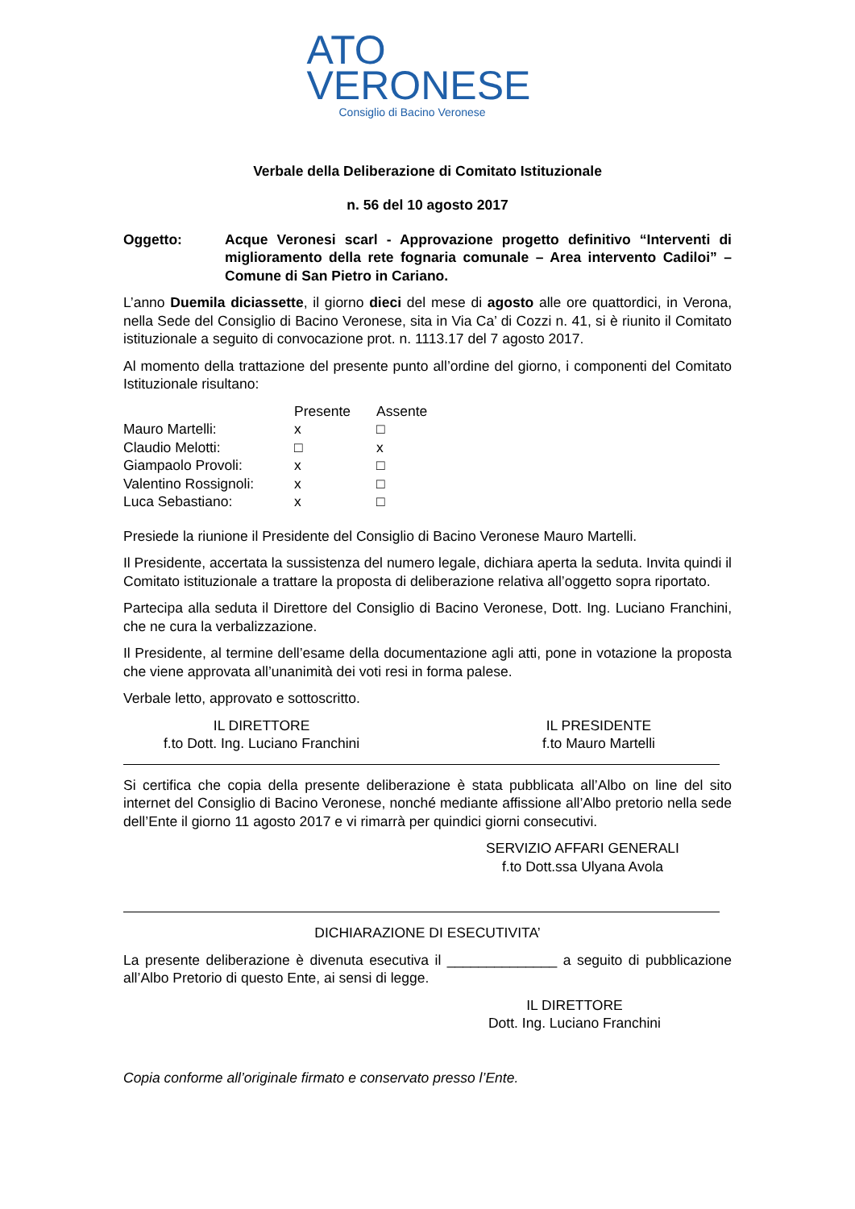ATO
VERONESE
Consiglio di Bacino Veronese
Verbale della Deliberazione di Comitato Istituzionale
n. 56 del 10 agosto 2017
Oggetto: Acque Veronesi scarl - Approvazione progetto definitivo “Interventi di miglioramento della rete fognaria comunale – Area intervento Cadiloi” – Comune di San Pietro in Cariano.
L’anno Duemila diciassette, il giorno dieci del mese di agosto alle ore quattordici, in Verona, nella Sede del Consiglio di Bacino Veronese, sita in Via Ca’ di Cozzi n. 41, si è riunito il Comitato istituzionale a seguito di convocazione prot. n. 1113.17 del 7 agosto 2017.
Al momento della trattazione del presente punto all’ordine del giorno, i componenti del Comitato Istituzionale risultano:
| | Presente | Assente |
| Mauro Martelli: | x | □ |
| Claudio Melotti: | □ | x |
| Giampaolo Provoli: | x | □ |
| Valentino Rossignoli: | x | □ |
| Luca Sebastiano: | x | □ |
Presiede la riunione il Presidente del Consiglio di Bacino Veronese Mauro Martelli.
Il Presidente, accertata la sussistenza del numero legale, dichiara aperta la seduta. Invita quindi il Comitato istituzionale a trattare la proposta di deliberazione relativa all’oggetto sopra riportato.
Partecipa alla seduta il Direttore del Consiglio di Bacino Veronese, Dott. Ing. Luciano Franchini, che ne cura la verbalizzazione.
Il Presidente, al termine dell’esame della documentazione agli atti, pone in votazione la proposta che viene approvata all’unanimità dei voti resi in forma palese.
Verbale letto, approvato e sottoscritto.
IL DIRETTORE
f.to Dott. Ing. Luciano Franchini
IL PRESIDENTE
f.to Mauro Martelli
Si certifica che copia della presente deliberazione è stata pubblicata all’Albo on line del sito internet del Consiglio di Bacino Veronese, nonché mediante affissione all’Albo pretorio nella sede dell’Ente il giorno 11 agosto 2017 e vi rimarrà per quindici giorni consecutivi.
SERVIZIO AFFARI GENERALI
f.to Dott.ssa Ulyana Avola
DICHIARAZIONE DI ESECUTIVITA’
La presente deliberazione è divenuta esecutiva il ______________ a seguito di pubblicazione all’Albo Pretorio di questo Ente, ai sensi di legge.
IL DIRETTORE
Dott. Ing. Luciano Franchini
Copia conforme all’originale firmato e conservato presso l’Ente.